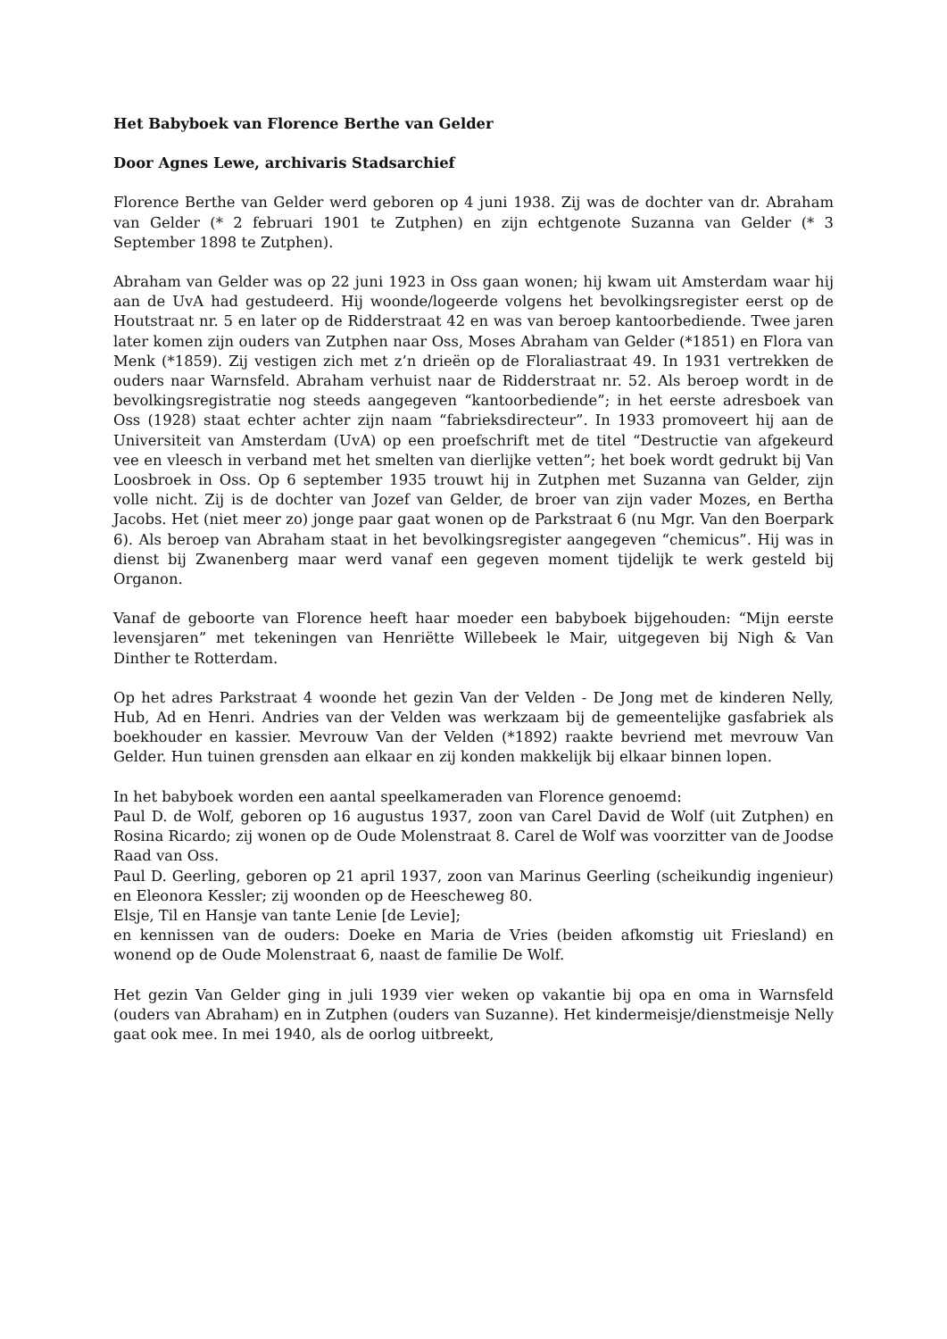Het Babyboek van Florence Berthe van Gelder
Door Agnes Lewe, archivaris Stadsarchief
Florence Berthe van Gelder werd geboren op 4 juni 1938. Zij was de dochter van dr. Abraham van Gelder (* 2 februari 1901 te Zutphen) en zijn echtgenote Suzanna van Gelder (* 3 September 1898 te Zutphen).
Abraham van Gelder was op 22 juni 1923 in Oss gaan wonen; hij kwam uit Amsterdam waar hij aan de UvA had gestudeerd. Hij woonde/logeerde volgens het bevolkingsregister eerst op de Houtstraat nr. 5 en later op de Ridderstraat 42 en was van beroep kantoorbediende. Twee jaren later komen zijn ouders van Zutphen naar Oss, Moses Abraham van Gelder (*1851) en Flora van Menk (*1859). Zij vestigen zich met z’n drieën op de Floraliastraat 49. In 1931 vertrekken de ouders naar Warnsfeld. Abraham verhuist naar de Ridderstraat nr. 52. Als beroep wordt in de bevolkingsregistratie nog steeds aangegeven “kantoorbediende”; in het eerste adresboek van Oss (1928) staat echter achter zijn naam “fabrieksdirecteur”. In 1933 promoveert hij aan de Universiteit van Amsterdam (UvA) op een proefschrift met de titel “Destructie van afgekeurd vee en vleesch in verband met het smelten van dierlijke vetten”; het boek wordt gedrukt bij Van Loosbroek in Oss. Op 6 september 1935 trouwt hij in Zutphen met Suzanna van Gelder, zijn volle nicht. Zij is de dochter van Jozef van Gelder, de broer van zijn vader Mozes, en Bertha Jacobs. Het (niet meer zo) jonge paar gaat wonen op de Parkstraat 6 (nu Mgr. Van den Boerpark 6). Als beroep van Abraham staat in het bevolkingsregister aangegeven “chemicus”. Hij was in dienst bij Zwanenberg maar werd vanaf een gegeven moment tijdelijk te werk gesteld bij Organon.
Vanaf de geboorte van Florence heeft haar moeder een babyboek bijgehouden: “Mijn eerste levensjaren” met tekeningen van Henriëtte Willebeek le Mair, uitgegeven bij Nigh & Van Dinther te Rotterdam.
Op het adres Parkstraat 4 woonde het gezin Van der Velden - De Jong met de kinderen Nelly, Hub, Ad en Henri. Andries van der Velden was werkzaam bij de gemeentelijke gasfabriek als boekhouder en kassier. Mevrouw Van der Velden (*1892) raakte bevriend met mevrouw Van Gelder. Hun tuinen grensden aan elkaar en zij konden makkelijk bij elkaar binnen lopen.
In het babyboek worden een aantal speelkameraden van Florence genoemd:
Paul D. de Wolf, geboren op 16 augustus 1937, zoon van Carel David de Wolf (uit Zutphen) en Rosina Ricardo; zij wonen op de Oude Molenstraat 8. Carel de Wolf was voorzitter van de Joodse Raad van Oss.
Paul D. Geerling, geboren op 21 april 1937, zoon van Marinus Geerling (scheikundig ingenieur) en Eleonora Kessler; zij woonden op de Heescheweg 80.
Elsje, Til en Hansje van tante Lenie [de Levie];
en kennissen van de ouders: Doeke en Maria de Vries (beiden afkomstig uit Friesland) en wonend op de Oude Molenstraat 6, naast de familie De Wolf.
Het gezin Van Gelder ging in juli 1939 vier weken op vakantie bij opa en oma in Warnsfeld (ouders van Abraham) en in Zutphen (ouders van Suzanne). Het kindermeisje/dienstmeisje Nelly gaat ook mee. In mei 1940, als de oorlog uitbreekt,